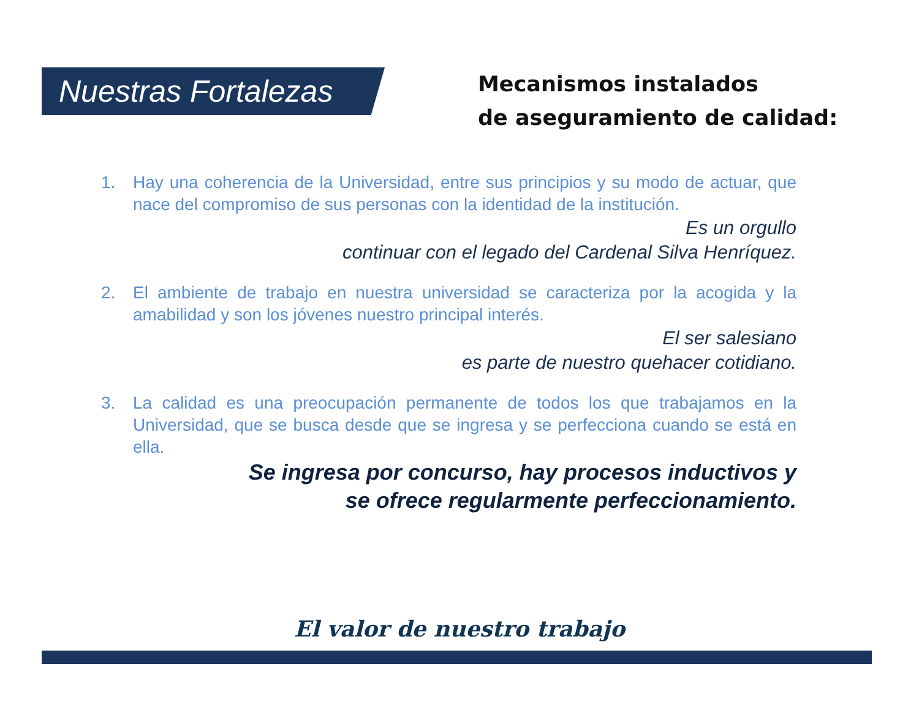Nuestras Fortalezas
Mecanismos instalados
de aseguramiento de calidad:
1. Hay una coherencia de la Universidad, entre sus principios y su modo de actuar, que nace del compromiso de sus personas con la identidad de la institución.
Es un orgullo
continuar con el legado del Cardenal Silva Henríquez.
2. El ambiente de trabajo en nuestra universidad se caracteriza por la acogida y la amabilidad y son los jóvenes nuestro principal interés.
El ser salesiano
es parte de nuestro quehacer cotidiano.
3. La calidad es una preocupación permanente de todos los que trabajamos en la Universidad, que se busca desde que se ingresa y se perfecciona cuando se está en ella.
Se ingresa por concurso, hay procesos inductivos y
se ofrece regularmente perfeccionamiento.
El valor de nuestro trabajo